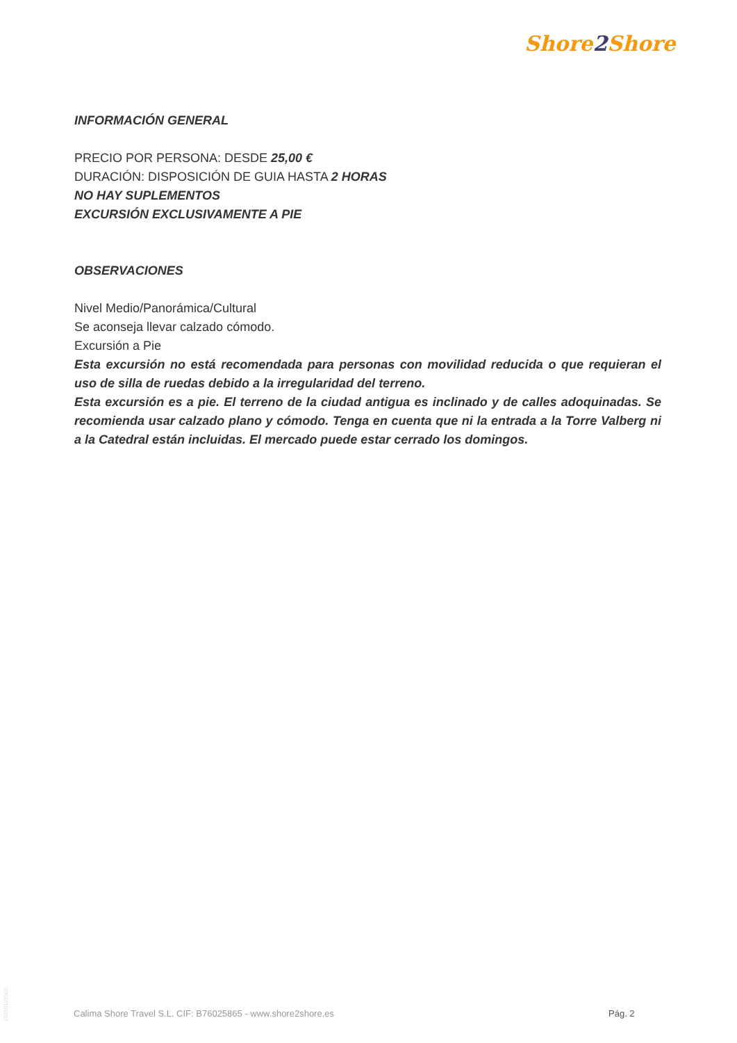Shore2 Shore
INFORMACIÓN GENERAL
PRECIO POR PERSONA: DESDE 25,00 €
DURACIÓN: DISPOSICIÓN DE GUIA HASTA 2 HORAS
NO HAY SUPLEMENTOS
EXCURSIÓN EXCLUSIVAMENTE A PIE
OBSERVACIONES
Nivel Medio/Panorámica/Cultural
Se aconseja llevar calzado cómodo.
Excursión a Pie
Esta excursión no está recomendada para personas con movilidad reducida o que requieran el uso de silla de ruedas debido a la irregularidad del terreno.
Esta excursión es a pie. El terreno de la ciudad antigua es inclinado y de calles adoquinadas. Se recomienda usar calzado plano y cómodo. Tenga en cuenta que ni la entrada a la Torre Valberg ni a la Catedral están incluidas. El mercado puede estar cerrado los domingos.
20250122001
Calima Shore Travel S.L. CIF: B76025865 - www.shore2shore.es
Pág. 2